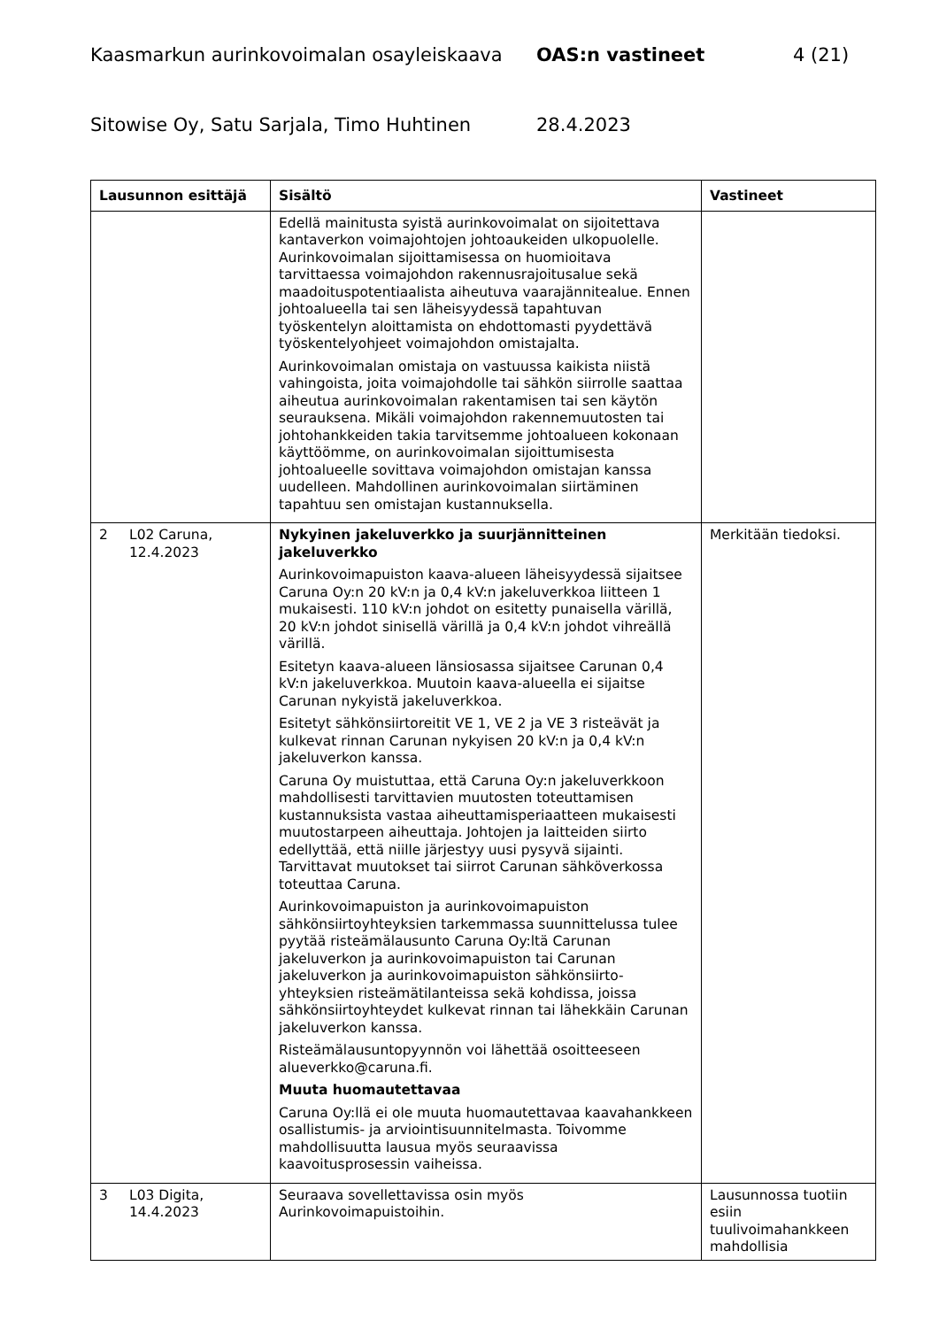Kaasmarkun aurinkovoimalan osayleiskaava OAS:n vastineet 4 (21)
Sitowise Oy, Satu Sarjala, Timo Huhtinen 28.4.2023
| Lausunnon esittäjä | Sisältö | Vastineet |
| --- | --- | --- |
| | Edellä mainitusta syistä aurinkovoimalat on sijoitettava kantaverkon voimajohtojen johtoaukeiden ulkopuolelle. Aurinkovoimalan sijoittamisessa on huomioitava tarvittaessa voimajohdon rakennusrajoitusalue sekä maadoituspotentiaalista aiheutuva vaarajännitealue. Ennen johtoalueella tai sen läheisyydessä tapahtuvan työskentelyn aloittamista on ehdottomasti pyydettävä työskentelyohjeet voimajohdon omistajalta. Aurinkovoimalan omistaja on vastuussa kaikista niistä vahingoista, joita voimajohdolle tai sähkön siirrolle saattaa aiheutua aurinkovoimalan rakentamisen tai sen käytön seurauksena. Mikäli voimajohdon rakennemuutosten tai johtohankkeiden takia tarvitsemme johtoalueen kokonaan käyttöömme, on aurinkovoimalan sijoittumisesta johtoalueelle sovittava voimajohdon omistajan kanssa uudelleen. Mahdollinen aurinkovoimalan siirtäminen tapahtuu sen omistajan kustannuksella. | |
| 2 L02 Caruna, 12.4.2023 | Nykyinen jakeluverkko ja suurjännitteinen jakeluverkko Aurinkovoimapuiston kaava-alueen läheisyydessä sijaitsee Caruna Oy:n 20 kV:n ja 0,4 kV:n jakeluverkkoa liitteen 1 mukaisesti. 110 kV:n johdot on esitetty punaisella värillä, 20 kV:n johdot sinisellä värillä ja 0,4 kV:n johdot vihreällä värillä. Esitetyn kaava-alueen länsiosassa sijaitsee Carunan 0,4 kV:n jakeluverkkoa. Muutoin kaava-alueella ei sijaitse Carunan nykyistä jakeluverkkoa. Esitetyt sähkönsiirtoreitit VE 1, VE 2 ja VE 3 risteävät ja kulkevat rinnan Carunan nykyisen 20 kV:n ja 0,4 kV:n jakeluverkon kanssa. Caruna Oy muistuttaa, että Caruna Oy:n jakeluverkkoon mahdollisesti tarvittavien muutosten toteuttamisen kustannuksista vastaa aiheuttamisperiaatteen mukaisesti muutostarpeen aiheuttaja. Johtojen ja laitteiden siirto edellyttää, että niille järjestyy uusi pysyvä sijainti. Tarvittavat muutokset tai siirrot Carunan sähköverkossa toteuttaa Caruna. Aurinkovoimapuiston ja aurinkovoimapuiston sähkönsiirtoyhteyksien tarkemmassa suunnittelussa tulee pyytää risteämälausunto Caruna Oy:ltä Carunan jakeluverkon ja aurinkovoimapuiston tai Carunan jakeluverkon ja aurinkovoimapuiston sähkönsiirto-yhteyksien risteämätilanteissa sekä kohdissa, joissa sähkönsiirtoyhteydet kulkevat rinnan tai lähekkäin Carunan jakeluverkon kanssa. Risteämälausuntopyynnön voi lähettää osoitteeseen alueverkko@caruna.fi. Muuta huomautettavaa Caruna Oy:llä ei ole muuta huomautettavaa kaavahankkeen osallistumis- ja arviointisuunnitelmasta. Toivomme mahdollisuutta lausua myös seuraavissa kaavoitusprosessin vaiheissa. | Merkitään tiedoksi. |
| 3 L03 Digita, 14.4.2023 | Seuraava sovellettavissa osin myös Aurinkovoimapuistoihin. | Lausunnossa tuotiin esiin tuulivoimahankkeen mahdollisia |